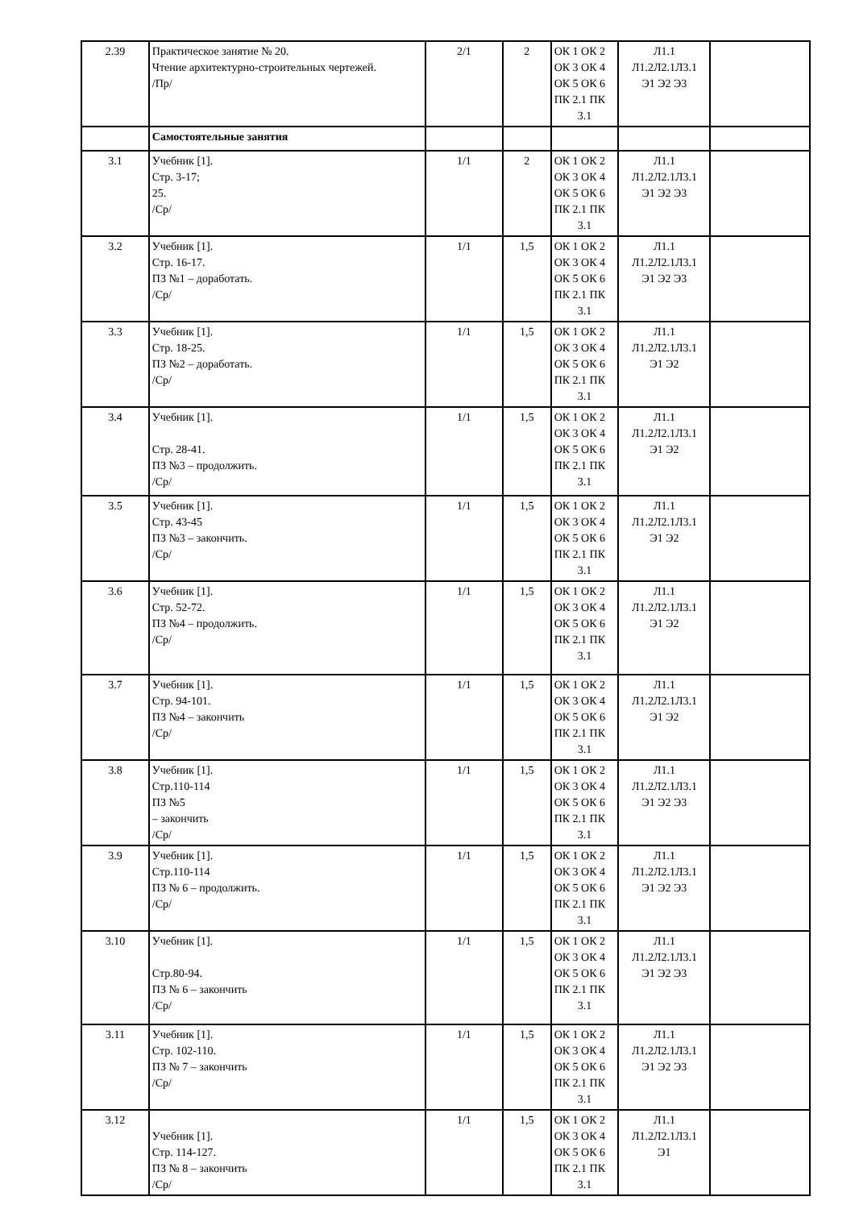| 2.39 | Практическое занятие № 20. Чтение архитектурно-строительных чертежей. /Пр/ | 2/1 | 2 | ОК 1 ОК 2 ОК 3 ОК 4 ОК 5 ОК 6 ПК 2.1 ПК 3.1 | Л1.1 Л1.2Л2.1Л3.1 Э1 Э2 Э3 | |
| | Самостоятельные занятия | | | | | |
| 3.1 | Учебник [1]. Стр. 3-17; 25. /Ср/ | 1/1 | 2 | ОК 1 ОК 2 ОК 3 ОК 4 ОК 5 ОК 6 ПК 2.1 ПК 3.1 | Л1.1 Л1.2Л2.1Л3.1 Э1 Э2 Э3 | |
| 3.2 | Учебник [1]. Стр. 16-17. ПЗ №1 – доработать. /Ср/ | 1/1 | 1,5 | ОК 1 ОК 2 ОК 3 ОК 4 ОК 5 ОК 6 ПК 2.1 ПК 3.1 | Л1.1 Л1.2Л2.1Л3.1 Э1 Э2 Э3 | |
| 3.3 | Учебник [1]. Стр. 18-25. ПЗ №2 – доработать. /Ср/ | 1/1 | 1,5 | ОК 1 ОК 2 ОК 3 ОК 4 ОК 5 ОК 6 ПК 2.1 ПК 3.1 | Л1.1 Л1.2Л2.1Л3.1 Э1 Э2 | |
| 3.4 | Учебник [1]. Стр. 28-41. ПЗ №3 – продолжить. /Ср/ | 1/1 | 1,5 | ОК 1 ОК 2 ОК 3 ОК 4 ОК 5 ОК 6 ПК 2.1 ПК 3.1 | Л1.1 Л1.2Л2.1Л3.1 Э1 Э2 | |
| 3.5 | Учебник [1]. Стр. 43-45 ПЗ №3 – закончить. /Ср/ | 1/1 | 1,5 | ОК 1 ОК 2 ОК 3 ОК 4 ОК 5 ОК 6 ПК 2.1 ПК 3.1 | Л1.1 Л1.2Л2.1Л3.1 Э1 Э2 | |
| 3.6 | Учебник [1]. Стр. 52-72. ПЗ №4 – продолжить. /Ср/ | 1/1 | 1,5 | ОК 1 ОК 2 ОК 3 ОК 4 ОК 5 ОК 6 ПК 2.1 ПК 3.1 | Л1.1 Л1.2Л2.1Л3.1 Э1 Э2 | |
| 3.7 | Учебник [1]. Стр. 94-101. ПЗ №4 – закончить /Ср/ | 1/1 | 1,5 | ОК 1 ОК 2 ОК 3 ОК 4 ОК 5 ОК 6 ПК 2.1 ПК 3.1 | Л1.1 Л1.2Л2.1Л3.1 Э1 Э2 | |
| 3.8 | Учебник [1]. Стр.110-114 ПЗ №5 – закончить /Ср/ | 1/1 | 1,5 | ОК 1 ОК 2 ОК 3 ОК 4 ОК 5 ОК 6 ПК 2.1 ПК 3.1 | Л1.1 Л1.2Л2.1Л3.1 Э1 Э2 Э3 | |
| 3.9 | Учебник [1]. Стр.110-114 ПЗ № 6 – продолжить. /Ср/ | 1/1 | 1,5 | ОК 1 ОК 2 ОК 3 ОК 4 ОК 5 ОК 6 ПК 2.1 ПК 3.1 | Л1.1 Л1.2Л2.1Л3.1 Э1 Э2 Э3 | |
| 3.10 | Учебник [1]. Стр.80-94. ПЗ № 6 – закончить /Ср/ | 1/1 | 1,5 | ОК 1 ОК 2 ОК 3 ОК 4 ОК 5 ОК 6 ПК 2.1 ПК 3.1 | Л1.1 Л1.2Л2.1Л3.1 Э1 Э2 Э3 | |
| 3.11 | Учебник [1]. Стр. 102-110. ПЗ № 7 – закончить /Ср/ | 1/1 | 1,5 | ОК 1 ОК 2 ОК 3 ОК 4 ОК 5 ОК 6 ПК 2.1 ПК 3.1 | Л1.1 Л1.2Л2.1Л3.1 Э1 Э2 Э3 | |
| 3.12 | Учебник [1]. Стр. 114-127. ПЗ № 8 – закончить /Ср/ | 1/1 | 1,5 | ОК 1 ОК 2 ОК 3 ОК 4 ОК 5 ОК 6 ПК 2.1 ПК 3.1 | Л1.1 Л1.2Л2.1Л3.1 Э1 | |